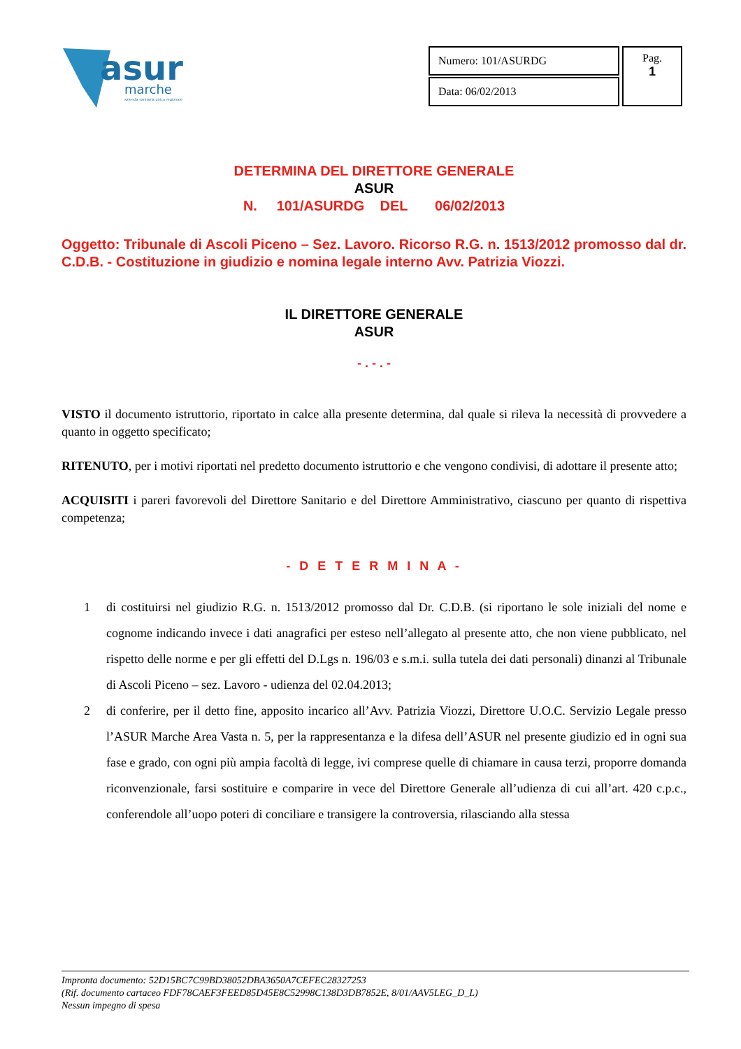asur
marche
azienda sanitaria unica regionale
| Numero: 101/ASURDG | Pag. 1 |
| Data: 06/02/2013 | |
DETERMINA DEL DIRETTORE GENERALE
ASUR
N. 101/ASURDG DEL 06/02/2013
Oggetto: Tribunale di Ascoli Piceno – Sez. Lavoro. Ricorso R.G. n. 1513/2012 promosso dal dr. C.D.B. - Costituzione in giudizio e nomina legale interno Avv. Patrizia Viozzi.
IL DIRETTORE GENERALE
ASUR
- . - . -
VISTO il documento istruttorio, riportato in calce alla presente determina, dal quale si rileva la necessità di provvedere a quanto in oggetto specificato;
RITENUTO, per i motivi riportati nel predetto documento istruttorio e che vengono condivisi, di adottare il presente atto;
ACQUISITI i pareri favorevoli del Direttore Sanitario e del Direttore Amministrativo, ciascuno per quanto di rispettiva competenza;
- D E T E R M I N A -
1 di costituirsi nel giudizio R.G. n. 1513/2012 promosso dal Dr. C.D.B. (si riportano le sole iniziali del nome e cognome indicando invece i dati anagrafici per esteso nell’allegato al presente atto, che non viene pubblicato, nel rispetto delle norme e per gli effetti del D.Lgs n. 196/03 e s.m.i. sulla tutela dei dati personali) dinanzi al Tribunale di Ascoli Piceno – sez. Lavoro - udienza del 02.04.2013;
2 di conferire, per il detto fine, apposito incarico all’Avv. Patrizia Viozzi, Direttore U.O.C. Servizio Legale presso l’ASUR Marche Area Vasta n. 5, per la rappresentanza e la difesa dell’ASUR nel presente giudizio ed in ogni sua fase e grado, con ogni più ampia facoltà di legge, ivi comprese quelle di chiamare in causa terzi, proporre domanda riconvenzionale, farsi sostituire e comparire in vece del Direttore Generale all’udienza di cui all’art. 420 c.p.c., conferendole all’uopo poteri di conciliare e transigere la controversia, rilasciando alla stessa
Impronta documento: 52D15BC7C99BD38052DBA3650A7CEFEC28327253
(Rif. documento cartaceo FDF78CAEF3FEED85D45E8C52998C138D3DB7852E, 8/01/AAV5LEG_D_L)
Nessun impegno di spesa